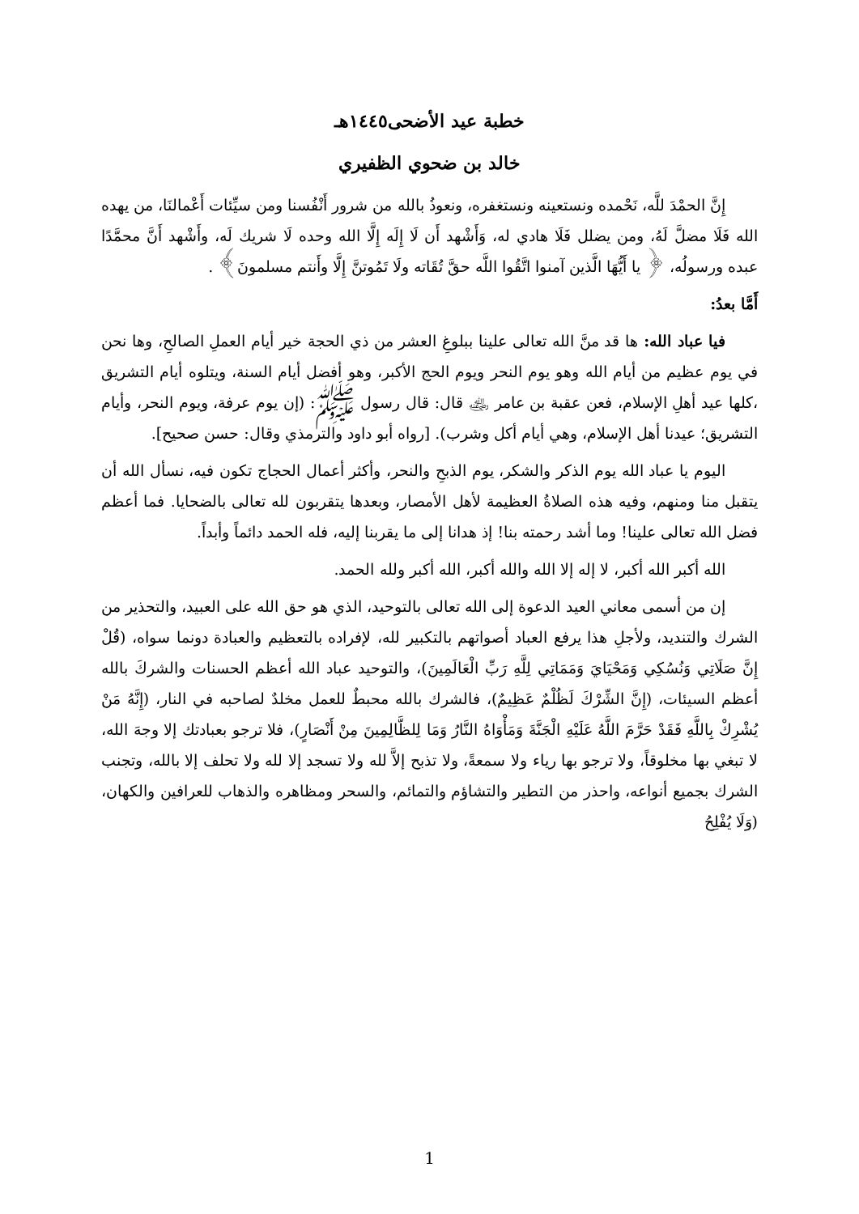خطبة عيد الأضحى١٤٤٥هـ
خالد بن ضحوي الظفيري
إِنَّ الحمْدَ للَّه، نَحْمده ونستعينه ونستغفره، ونعوذُ بالله من شرور أَنْفُسنا ومن سيِّئات أَعْمالنَا، من يهده الله فَلَا مضلَّ لَهُ، ومن يضلل فَلَا هادي له، وَأَشْهد أَن لَا إِلَه إِلَّا الله وحده لَا شريك لَه، وأَشْهد أَنَّ محمَّدًا عبده ورسولُه، ﴿ يا أَيُّهَا الَّذين آمنوا اتَّقُوا اللَّه حقَّ تُقَاته ولَا تَمُوتنَّ إِلَّا وأَنتم مسلمونَ﴾ .
أَمَّا بعدُ:
فيا عباد الله: ها قد منَّ الله تعالى علينا ببلوغِ العشر من ذي الحجة خير أيام العملِ الصالحِ، وها نحن في يوم عظيم من أيام الله وهو يوم النحر ويوم الحج الأكبر، وهو أفضل أيام السنة، ويتلوه أيام التشريق ،كلها عيد أهلِ الإسلام، فعن عقبة بن عامر ﵁ قال: قال رسول ﷺ: (إن يوم عرفة، ويوم النحر، وأيام التشريق؛ عيدنا أهل الإسلام، وهي أيام أكل وشرب). [رواه أبو داود والترمذي وقال: حسن صحيح].
اليوم يا عباد الله يوم الذكر والشكر، يوم الذبحِ والنحر، وأكثر أعمال الحجاج تكون فيه، نسأل الله أن يتقبل منا ومنهم، وفيه هذه الصلاةُ العظيمة لأهل الأمصار، وبعدها يتقربون لله تعالى بالضحايا. فما أعظم فضل الله تعالى علينا! وما أشد رحمته بنا! إذ هدانا إلى ما يقربنا إليه، فله الحمد دائماً وأبداً.
الله أكبر الله أكبر، لا إله إلا الله والله أكبر، الله أكبر ولله الحمد.
إن من أسمى معاني العيد الدعوة إلى الله تعالى بالتوحيد، الذي هو حق الله على العبيد، والتحذير من الشرك والتنديد، ولأجلِ هذا يرفع العباد أصواتهم بالتكبير لله، لإفراده بالتعظيم والعبادة دونما سواه، (قُلْ إِنَّ صَلَاتِي وَنُسُكِي وَمَحْيَايَ وَمَمَاتِي لِلَّهِ رَبِّ الْعَالَمِينَ)، والتوحيد عباد الله أعظم الحسنات والشركَ بالله أعظم السيئات، (إِنَّ الشِّرْكَ لَظُلْمٌ عَظِيمٌ)، فالشرك بالله محبطٌ للعمل مخلدٌ لصاحبه في النار، (إِنَّهُ مَنْ يُشْرِكْ بِاللَّهِ فَقَدْ حَرَّمَ اللَّهُ عَلَيْهِ الْجَنَّةَ وَمَأْوَاهُ النَّارُ وَمَا لِلظَّالِمِينَ مِنْ أَنْصَارٍ)، فلا ترجو بعبادتك إلا وجهَ الله، لا تبغي بها مخلوقاً، ولا ترجو بها رياء ولا سمعةً، ولا تذبح إلاَّ لله ولا تسجد إلا لله ولا تحلف إلا بالله، وتجنب الشرك بجميع أنواعه، واحذر من التطير والتشاؤم والتمائم، والسحر ومظاهره والذهاب للعرافين والكهان، (وَلَا يُفْلِحُ
1